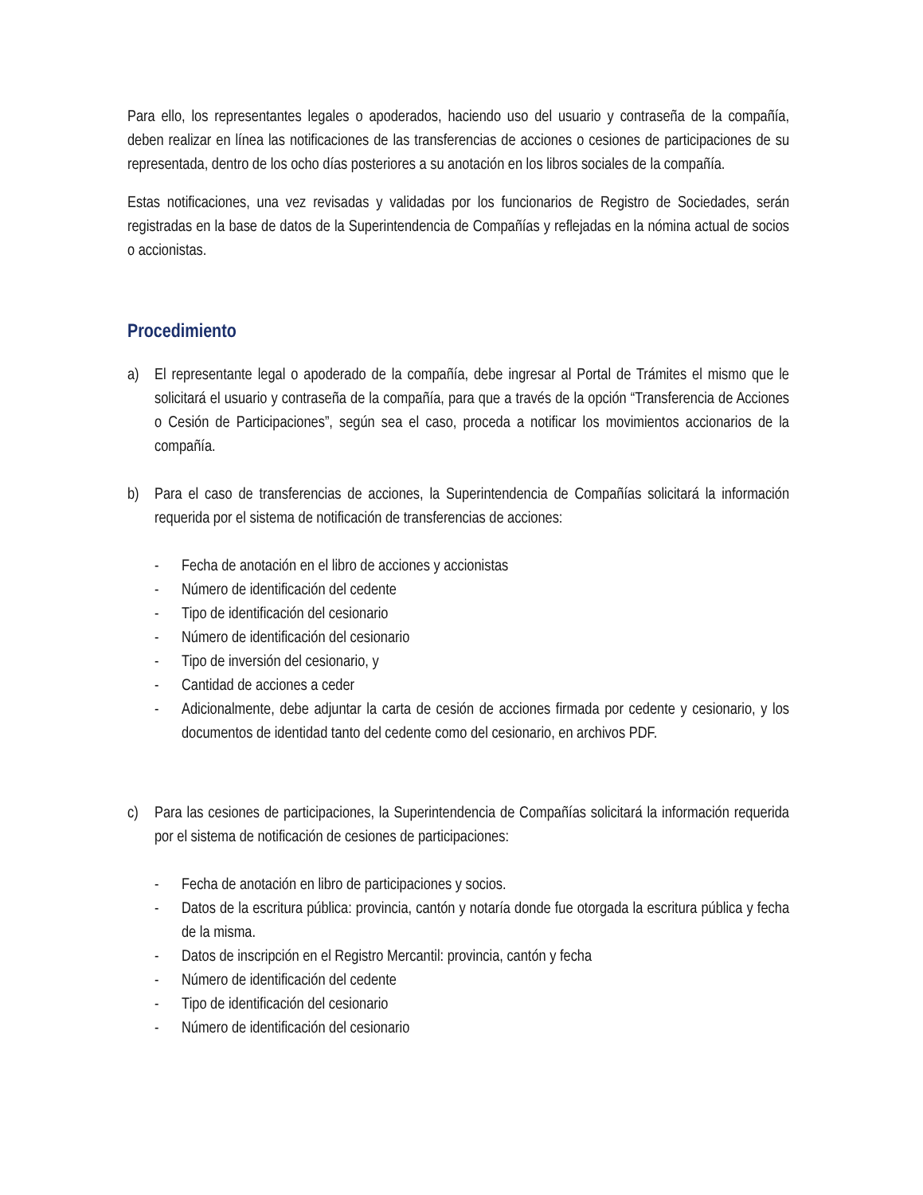Para ello, los representantes legales o apoderados, haciendo uso del usuario y contraseña de la compañía, deben realizar en línea las notificaciones de las transferencias de acciones o cesiones de participaciones de su representada, dentro de los ocho días posteriores a su anotación en los libros sociales de la compañía.
Estas notificaciones, una vez revisadas y validadas por los funcionarios de Registro de Sociedades, serán registradas en la base de datos de la Superintendencia de Compañías y reflejadas en la nómina actual de socios o accionistas.
Procedimiento
a) El representante legal o apoderado de la compañía, debe ingresar al Portal de Trámites el mismo que le solicitará el usuario y contraseña de la compañía, para que a través de la opción “Transferencia de Acciones o Cesión de Participaciones”, según sea el caso, proceda a notificar los movimientos accionarios de la compañía.
b) Para el caso de transferencias de acciones, la Superintendencia de Compañías solicitará la información requerida por el sistema de notificación de transferencias de acciones:
- Fecha de anotación en el libro de acciones y accionistas
- Número de identificación del cedente
- Tipo de identificación del cesionario
- Número de identificación del cesionario
- Tipo de inversión del cesionario, y
- Cantidad de acciones a ceder
- Adicionalmente, debe adjuntar la carta de cesión de acciones firmada por cedente y cesionario, y los documentos de identidad tanto del cedente como del cesionario, en archivos PDF.
c) Para las cesiones de participaciones, la Superintendencia de Compañías solicitará la información requerida por el sistema de notificación de cesiones de participaciones:
- Fecha de anotación en libro de participaciones y socios.
- Datos de la escritura pública: provincia, cantón y notaría donde fue otorgada la escritura pública y fecha de la misma.
- Datos de inscripción en el Registro Mercantil: provincia, cantón y fecha
- Número de identificación del cedente
- Tipo de identificación del cesionario
- Número de identificación del cesionario